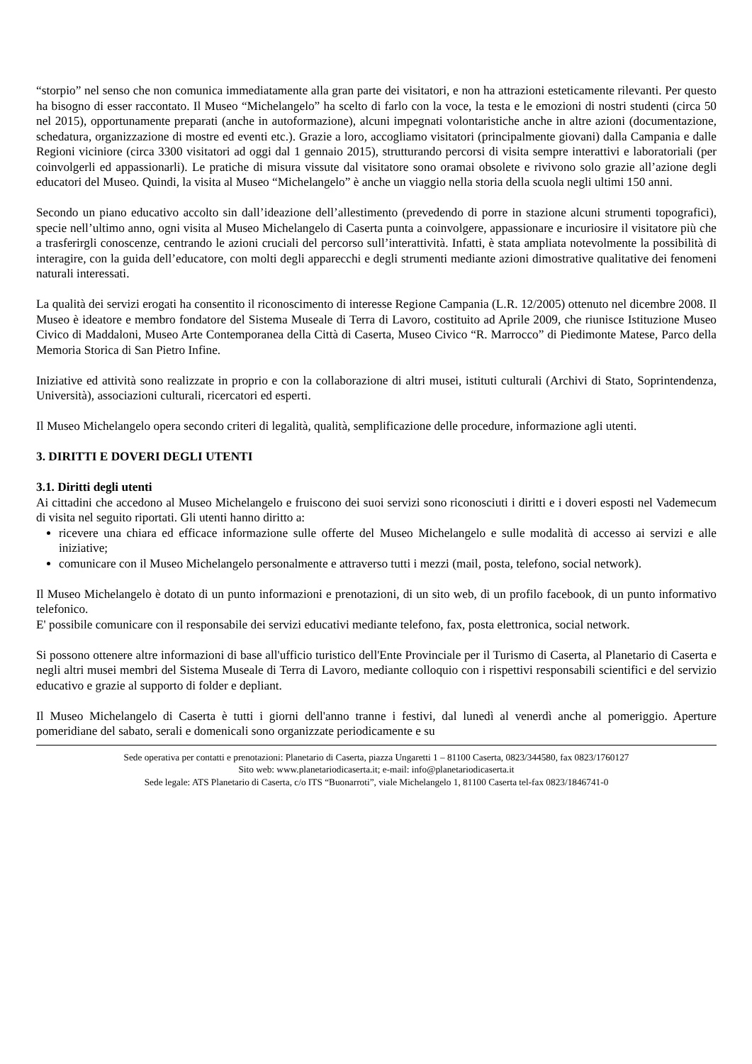“storpio” nel senso che non comunica immediatamente alla gran parte dei visitatori, e non ha attrazioni esteticamente rilevanti. Per questo ha bisogno di esser raccontato. Il Museo “Michelangelo” ha scelto di farlo con la voce, la testa e le emozioni di nostri studenti (circa 50 nel 2015), opportunamente preparati (anche in autoformazione), alcuni impegnati volontaristiche anche in altre azioni (documentazione, schedatura, organizzazione di mostre ed eventi etc.). Grazie a loro, accogliamo visitatori (principalmente giovani) dalla Campania e dalle Regioni viciniore (circa 3300 visitatori ad oggi dal 1 gennaio 2015), strutturando percorsi di visita sempre interattivi e laboratoriali (per coinvolgerli ed appassionarli). Le pratiche di misura vissute dal visitatore sono oramai obsolete e rivivono solo grazie all’azione degli educatori del Museo. Quindi, la visita al Museo “Michelangelo” è anche un viaggio nella storia della scuola negli ultimi 150 anni.
Secondo un piano educativo accolto sin dall’ideazione dell’allestimento (prevedendo di porre in stazione alcuni strumenti topografici), specie nell’ultimo anno, ogni visita al Museo Michelangelo di Caserta punta a coinvolgere, appassionare e incuriosire il visitatore più che a trasferirgli conoscenze, centrando le azioni cruciali del percorso sull’interattività. Infatti, è stata ampliata notevolmente la possibilità di interagire, con la guida dell’educatore, con molti degli apparecchi e degli strumenti mediante azioni dimostrative qualitative dei fenomeni naturali interessati.
La qualità dei servizi erogati ha consentito il riconoscimento di interesse Regione Campania (L.R. 12/2005) ottenuto nel dicembre 2008. Il Museo è ideatore e membro fondatore del Sistema Museale di Terra di Lavoro, costituito ad Aprile 2009, che riunisce Istituzione Museo Civico di Maddaloni, Museo Arte Contemporanea della Città di Caserta, Museo Civico “R. Marrocco” di Piedimonte Matese, Parco della Memoria Storica di San Pietro Infine.
Iniziative ed attività sono realizzate in proprio e con la collaborazione di altri musei, istituti culturali (Archivi di Stato, Soprintendenza, Università), associazioni culturali, ricercatori ed esperti.
Il Museo Michelangelo opera secondo criteri di legalità, qualità, semplificazione delle procedure, informazione agli utenti.
3. DIRITTI E DOVERI DEGLI UTENTI
3.1. Diritti degli utenti
Ai cittadini che accedono al Museo Michelangelo e fruiscono dei suoi servizi sono riconosciuti i diritti e i doveri esposti nel Vademecum di visita nel seguito riportati. Gli utenti hanno diritto a:
ricevere una chiara ed efficace informazione sulle offerte del Museo Michelangelo e sulle modalità di accesso ai servizi e alle iniziative;
comunicare con il Museo Michelangelo personalmente e attraverso tutti i mezzi (mail, posta, telefono, social network).
Il Museo Michelangelo è dotato di un punto informazioni e prenotazioni, di un sito web, di un profilo facebook, di un punto informativo telefonico.
E' possibile comunicare con il responsabile dei servizi educativi mediante telefono, fax, posta elettronica, social network.
Si possono ottenere altre informazioni di base all'ufficio turistico dell'Ente Provinciale per il Turismo di Caserta, al Planetario di Caserta e negli altri musei membri del Sistema Museale di Terra di Lavoro, mediante colloquio con i rispettivi responsabili scientifici e del servizio educativo e grazie al supporto di folder e depliant.
Il Museo Michelangelo di Caserta è tutti i giorni dell'anno tranne i festivi, dal lunedì al venerdì anche al pomeriggio. Aperture pomeridiane del sabato, serali e domenicali sono organizzate periodicamente e su
Sede operativa per contatti e prenotazioni: Planetario di Caserta, piazza Ungaretti 1 – 81100 Caserta, 0823/344580, fax 0823/1760127
Sito web: www.planetariodicaserta.it; e-mail: info@planetariodicaserta.it
Sede legale: ATS Planetario di Caserta, c/o ITS “Buonarroti”, viale Michelangelo 1, 81100 Caserta tel-fax 0823/1846741-0